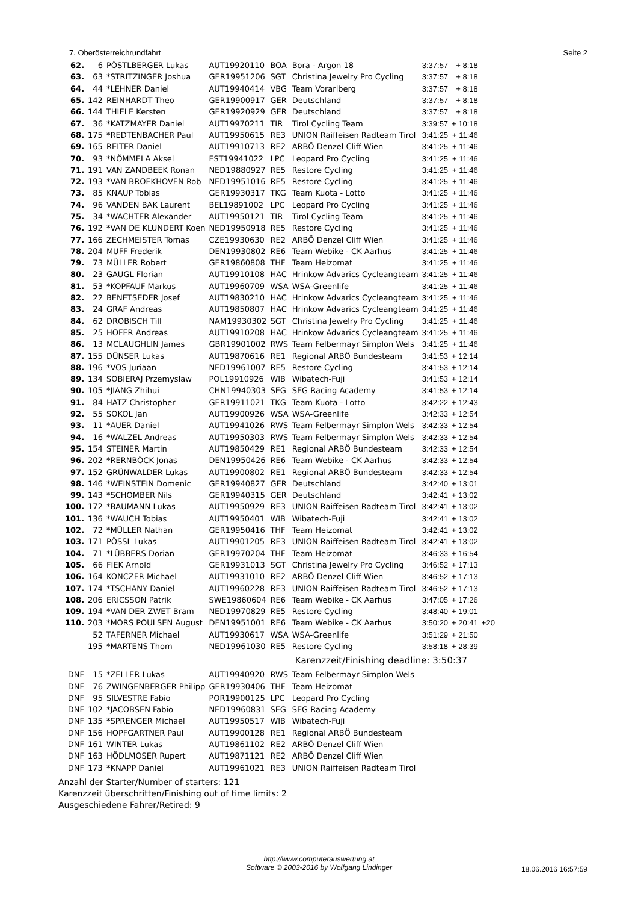7. Oberösterreichrundfahrt Seite 2
| 62. | 6 | PÖSTLBERGER Lukas | AUT19920110 | BOA | Bora - Argon 18 | 3:37:57 | + 8:18 | |
| 63. | 63 | *STRITZINGER Joshua | GER19951206 | SGT | Christina Jewelry Pro Cycling | 3:37:57 | + 8:18 | |
| 64. | 44 | *LEHNER Daniel | AUT19940414 | VBG | Team Vorarlberg | 3:37:57 | + 8:18 | |
| 65. | 142 | REINHARDT Theo | GER19900917 | GER | Deutschland | 3:37:57 | + 8:18 | |
| 66. | 144 | THIELE Kersten | GER19920929 | GER | Deutschland | 3:37:57 | + 8:18 | |
| 67. | 36 | *KATZMAYER Daniel | AUT19970211 | TIR | Tirol Cycling Team | 3:39:57 | + 10:18 | |
| 68. | 175 | *REDTENBACHER Paul | AUT19950615 | RE3 | UNION Raiffeisen Radteam Tirol | 3:41:25 | + 11:46 | |
| 69. | 165 | REITER Daniel | AUT19910713 | RE2 | ARBÖ Denzel Cliff Wien | 3:41:25 | + 11:46 | |
| 70. | 93 | *NÖMMELA Aksel | EST19941022 | LPC | Leopard Pro Cycling | 3:41:25 | + 11:46 | |
| 71. | 191 | VAN ZANDBEEK Ronan | NED19880927 | RE5 | Restore Cycling | 3:41:25 | + 11:46 | |
| 72. | 193 | *VAN BROEKHOVEN Rob | NED19951016 | RE5 | Restore Cycling | 3:41:25 | + 11:46 | |
| 73. | 85 | KNAUP Tobias | GER19930317 | TKG | Team Kuota - Lotto | 3:41:25 | + 11:46 | |
| 74. | 96 | VANDEN BAK Laurent | BEL19891002 | LPC | Leopard Pro Cycling | 3:41:25 | + 11:46 | |
| 75. | 34 | *WACHTER Alexander | AUT19950121 | TIR | Tirol Cycling Team | 3:41:25 | + 11:46 | |
| 76. | 192 | *VAN DE KLUNDERT Koen | NED19950918 | RE5 | Restore Cycling | 3:41:25 | + 11:46 | |
| 77. | 166 | ZECHMEISTER Tomas | CZE19930630 | RE2 | ARBÖ Denzel Cliff Wien | 3:41:25 | + 11:46 | |
| 78. | 204 | MUFF Frederik | DEN19930802 | RE6 | Team Webike - CK Aarhus | 3:41:25 | + 11:46 | |
| 79. | 73 | MÜLLER Robert | GER19860808 | THF | Team Heizomat | 3:41:25 | + 11:46 | |
| 80. | 23 | GAUGL Florian | AUT19910108 | HAC | Hrinkow Advarics Cycleangteam | 3:41:25 | + 11:46 | |
| 81. | 53 | *KOPFAUF Markus | AUT19960709 | WSA | WSA-Greenlife | 3:41:25 | + 11:46 | |
| 82. | 22 | BENETSEDER Josef | AUT19830210 | HAC | Hrinkow Advarics Cycleangteam | 3:41:25 | + 11:46 | |
| 83. | 24 | GRAF Andreas | AUT19850807 | HAC | Hrinkow Advarics Cycleangteam | 3:41:25 | + 11:46 | |
| 84. | 62 | DROBISCH Till | NAM19930302 | SGT | Christina Jewelry Pro Cycling | 3:41:25 | + 11:46 | |
| 85. | 25 | HOFER Andreas | AUT19910208 | HAC | Hrinkow Advarics Cycleangteam | 3:41:25 | + 11:46 | |
| 86. | 13 | MCLAUGHLIN James | GBR19901002 | RWS | Team Felbermayr Simplon Wels | 3:41:25 | + 11:46 | |
| 87. | 155 | DÜNSER Lukas | AUT19870616 | RE1 | Regional ARBÖ Bundesteam | 3:41:53 | + 12:14 | |
| 88. | 196 | *VOS Juriaan | NED19961007 | RE5 | Restore Cycling | 3:41:53 | + 12:14 | |
| 89. | 134 | SOBIERAJ Przemyslaw | POL19910926 | WIB | Wibatech-Fuji | 3:41:53 | + 12:14 | |
| 90. | 105 | *JIANG Zhihui | CHN19940303 | SEG | SEG Racing Academy | 3:41:53 | + 12:14 | |
| 91. | 84 | HATZ Christopher | GER19911021 | TKG | Team Kuota - Lotto | 3:42:22 | + 12:43 | |
| 92. | 55 | SOKOL Jan | AUT19900926 | WSA | WSA-Greenlife | 3:42:33 | + 12:54 | |
| 93. | 11 | *AUER Daniel | AUT19941026 | RWS | Team Felbermayr Simplon Wels | 3:42:33 | + 12:54 | |
| 94. | 16 | *WALZEL Andreas | AUT19950303 | RWS | Team Felbermayr Simplon Wels | 3:42:33 | + 12:54 | |
| 95. | 154 | STEINER Martin | AUT19850429 | RE1 | Regional ARBÖ Bundesteam | 3:42:33 | + 12:54 | |
| 96. | 202 | *RERNBÖCK Jonas | DEN19950426 | RE6 | Team Webike - CK Aarhus | 3:42:33 | + 12:54 | |
| 97. | 152 | GRÜNWALDER Lukas | AUT19900802 | RE1 | Regional ARBÖ Bundesteam | 3:42:33 | + 12:54 | |
| 98. | 146 | *WEINSTEIN Domenic | GER19940827 | GER | Deutschland | 3:42:40 | + 13:01 | |
| 99. | 143 | *SCHOMBER Nils | GER19940315 | GER | Deutschland | 3:42:41 | + 13:02 | |
| 100. | 172 | *BAUMANN Lukas | AUT19950929 | RE3 | UNION Raiffeisen Radteam Tirol | 3:42:41 | + 13:02 | |
| 101. | 136 | *WAUCH Tobias | AUT19950401 | WIB | Wibatech-Fuji | 3:42:41 | + 13:02 | |
| 102. | 72 | *MÜLLER Nathan | GER19950416 | THF | Team Heizomat | 3:42:41 | + 13:02 | |
| 103. | 171 | PÖSSL Lukas | AUT19901205 | RE3 | UNION Raiffeisen Radteam Tirol | 3:42:41 | + 13:02 | |
| 104. | 71 | *LÜBBERS Dorian | GER19970204 | THF | Team Heizomat | 3:46:33 | + 16:54 | |
| 105. | 66 | FIEK Arnold | GER19931013 | SGT | Christina Jewelry Pro Cycling | 3:46:52 | + 17:13 | |
| 106. | 164 | KONCZER Michael | AUT19931010 | RE2 | ARBÖ Denzel Cliff Wien | 3:46:52 | + 17:13 | |
| 107. | 174 | *TSCHANY Daniel | AUT19960228 | RE3 | UNION Raiffeisen Radteam Tirol | 3:46:52 | + 17:13 | |
| 108. | 206 | ERICSSON Patrik | SWE19860604 | RE6 | Team Webike - CK Aarhus | 3:47:05 | + 17:26 | |
| 109. | 194 | *VAN DER ZWET Bram | NED19970829 | RE5 | Restore Cycling | 3:48:40 | + 19:01 | |
| 110. | 203 | *MORS POULSEN August | DEN19951001 | RE6 | Team Webike - CK Aarhus | 3:50:20 | + 20:41 | +20 |
| | 52 | TAFERNER Michael | AUT19930617 | WSA | WSA-Greenlife | 3:51:29 | + 21:50 | |
| | 195 | *MARTENS Thom | NED19961030 | RE5 | Restore Cycling | 3:58:18 | + 28:39 | |
| Karenzzeit/Finishing deadline: 3:50:37 | | | | | | | | |
| DNF | 15 | *ZELLER Lukas | AUT19940920 | RWS | Team Felbermayr Simplon Wels | | | |
| DNF | 76 | ZWINGENBERGER Philipp | GER19930406 | THF | Team Heizomat | | | |
| DNF | 95 | SILVESTRE Fabio | POR19900125 | LPC | Leopard Pro Cycling | | | |
| DNF | 102 | *JACOBSEN Fabio | NED19960831 | SEG | SEG Racing Academy | | | |
| DNF | 135 | *SPRENGER Michael | AUT19950517 | WIB | Wibatech-Fuji | | | |
| DNF | 156 | HOPFGARTNER Paul | AUT19900128 | RE1 | Regional ARBÖ Bundesteam | | | |
| DNF | 161 | WINTER Lukas | AUT19861102 | RE2 | ARBÖ Denzel Cliff Wien | | | |
| DNF | 163 | HÖDLMOSER Rupert | AUT19871121 | RE2 | ARBÖ Denzel Cliff Wien | | | |
| DNF | 173 | *KNAPP Daniel | AUT19961021 | RE3 | UNION Raiffeisen Radteam Tirol | | | |
Anzahl der Starter/Number of starters: 121
Karenzzeit überschritten/Finishing out of time limits: 2
Ausgeschiedene Fahrer/Retired: 9
http://www.computerauswertung.at
Software © 2003-2016 by Wolfgang Lindinger
18.06.2016 16:57:59